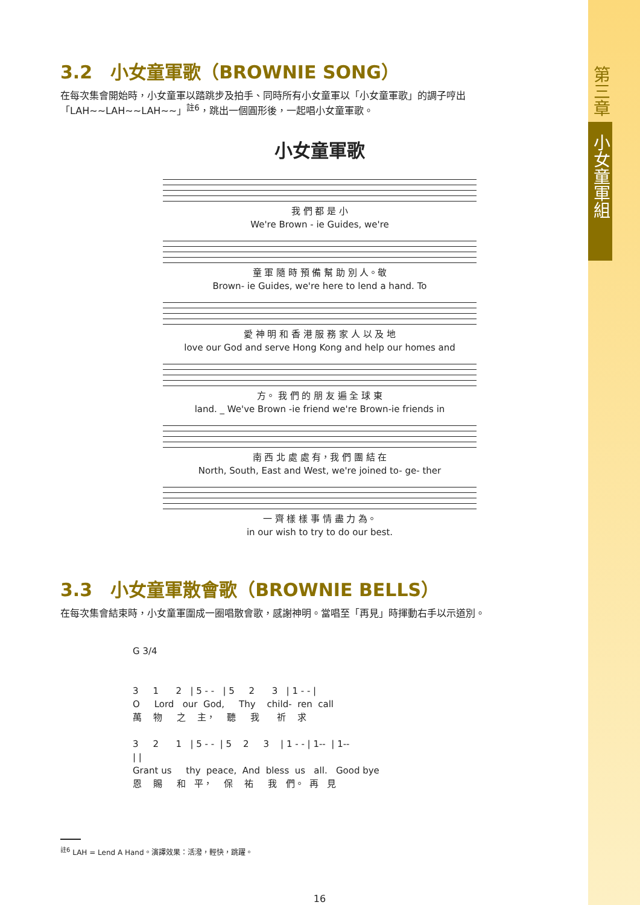第三章
小女童軍組
3.2　小女童軍歌（BROWNIE SONG）
在每次集會開始時，小女童軍以踏跳步及拍手、同時所有小女童軍以「小女童軍歌」的調子哼出「LAH~~LAH~~LAH~~」<sup>註6</sup>，跳出一個圓形後，一起唱小女童軍歌。
小女童軍歌
我 們 都 是 小 We're Brown - ie Guides, we're
童 軍 隨 時 預 備 幫 助 別 人。敬 Brown- ie Guides, we're here to lend a hand. To
愛 神 明 和 香 港 服 務 家 人 以 及 地 love our God and serve Hong Kong and help our homes and
方。 我 們 的 朋 友 遍 全 球 東 land. _ We've Brown -ie friend we're Brown-ie friends in
南 西 北 處 處 有，我 們 團 結 在 North, South, East and West, we're joined to- ge- ther
一 齊 樣 樣 事 情 盡 力 為。 in our wish to try to do our best.
3.3　小女童軍散會歌（BROWNIE BELLS）
在每次集會結束時，小女童軍圍成一圈唱散會歌，感謝神明。當唱至「再見」時揮動右手以示道別。
G 3/4 3 1 2 | 5 - - | 5 2 3 | 1 - - | O Lord our God, Thy child- ren call 萬 物 之 主， 聽 我 祈 求 3 2 1 | 5 - - | 5 2 3 | 1 - - | 1-- | 1-- | | Grant us thy peace, And bless us all. Good bye 恩 賜 和 平， 保 祐 我 們。 再 見
<sup>註6</sup> LAH = Lend A Hand。演譯效果：活潑，輕快，跳躍。
16